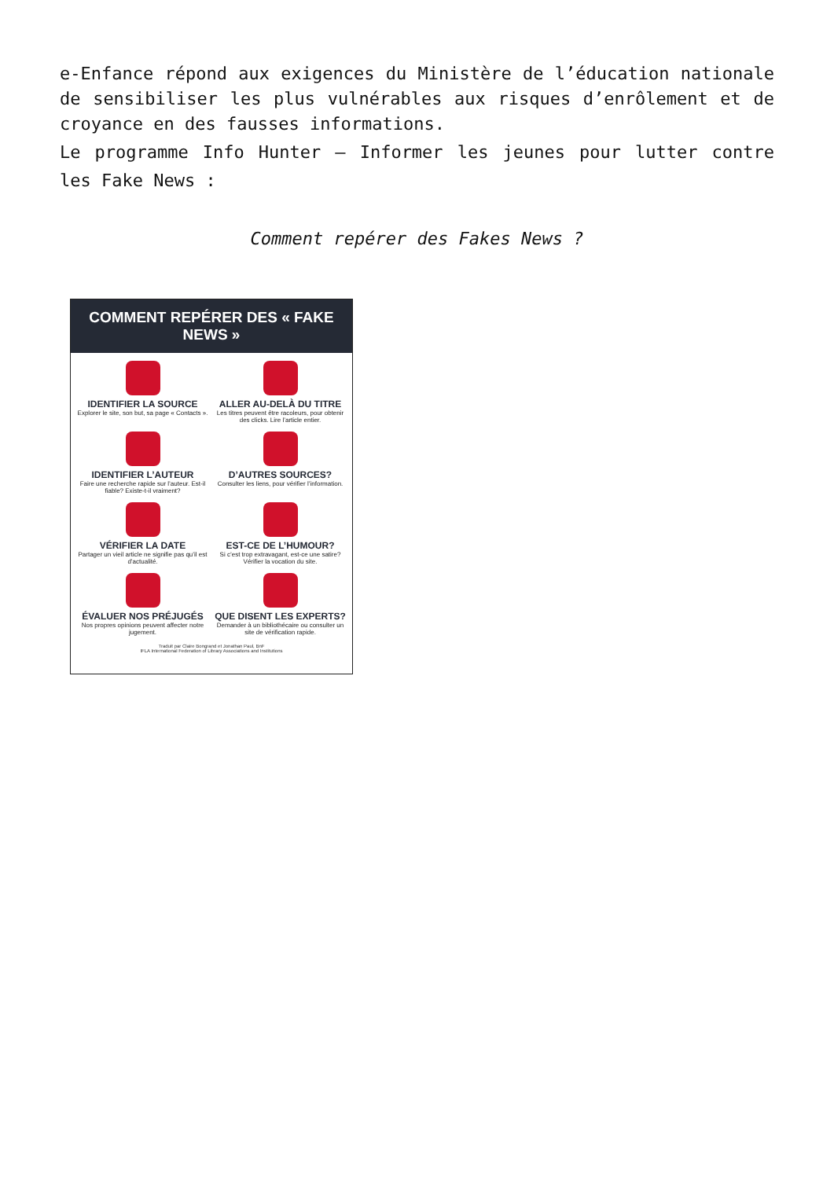e-Enfance répond aux exigences du Ministère de l’éducation nationale de sensibiliser les plus vulnérables aux risques d’enrôlement et de croyance en des fausses informations.
Le programme Info Hunter – Informer les jeunes pour lutter contre les Fake News :
Comment repérer des Fakes News ?
COMMENT REPÉRER DES « FAKE NEWS »
IDENTIFIER LA SOURCE
Explorer le site, son but, sa page « Contacts ».
ALLER AU-DELÀ DU TITRE
Les titres peuvent être racoleurs, pour obtenir des clicks. Lire l’article entier.
IDENTIFIER L’AUTEUR
Faire une recherche rapide sur l’auteur. Est-il fiable? Existe-t-il vraiment?
D’AUTRES SOURCES?
Consulter les liens, pour vérifier l’information.
VÉRIFIER LA DATE
Partager un vieil article ne signifie pas qu’il est d’actualité.
EST-CE DE L’HUMOUR?
Si c’est trop extravagant, est-ce une satire? Vérifier la vocation du site.
ÉVALUER NOS PRÉJUGÉS
Nos propres opinions peuvent affecter notre jugement.
QUE DISENT LES EXPERTS?
Demander à un bibliothécaire ou consulter un site de vérification rapide.
Traduit par Claire Bongrand et Jonathan Paul, BnF
IFLA International Federation of Library Associations and Institutions